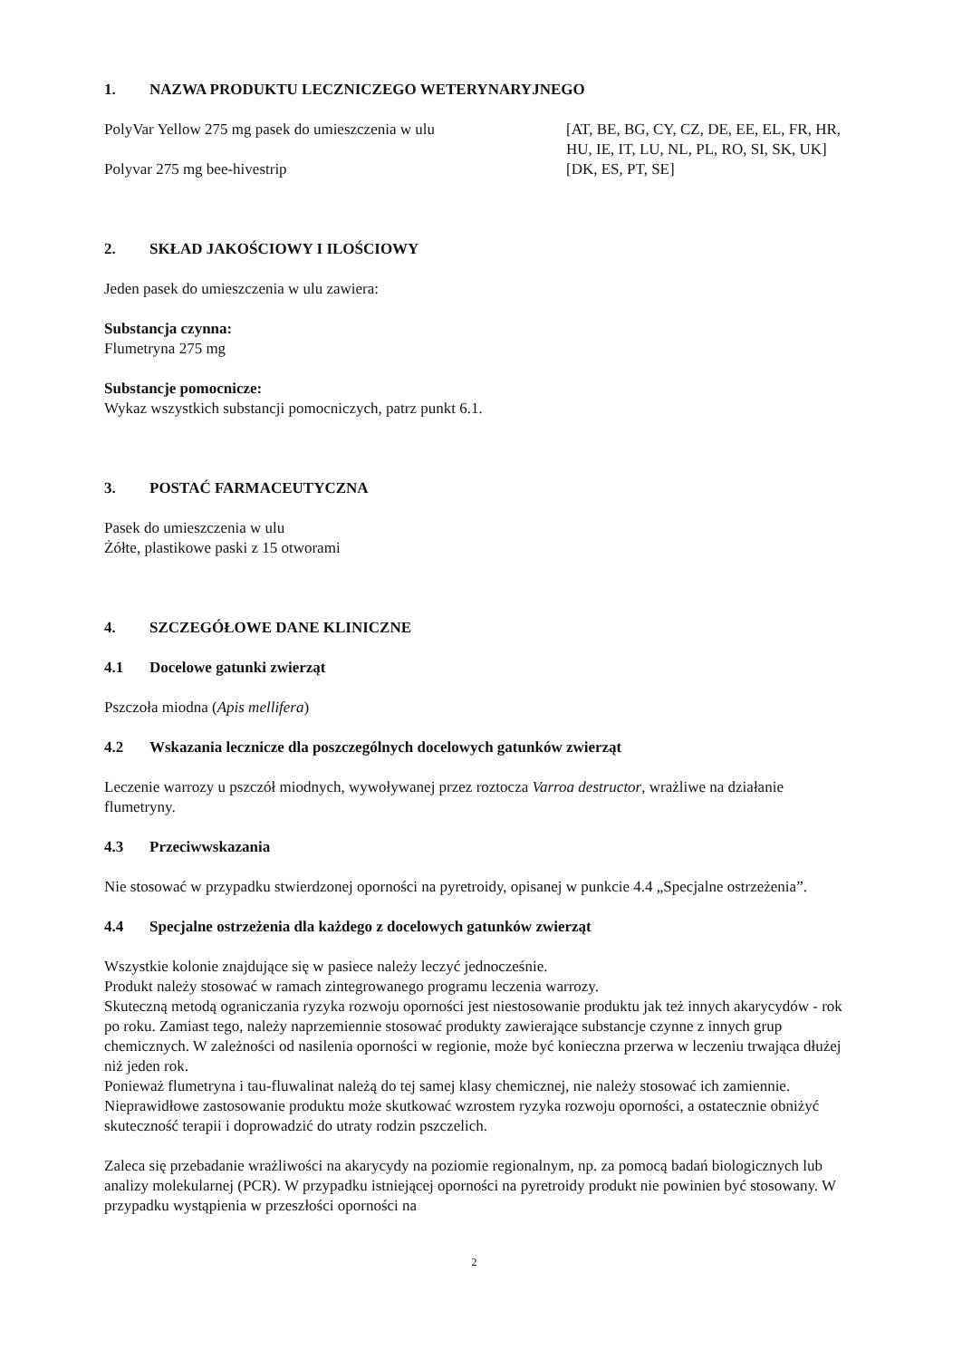1. NAZWA PRODUKTU LECZNICZEGO WETERYNARYJNEGO
PolyVar Yellow 275 mg pasek do umieszczenia w ulu [AT, BE, BG, CY, CZ, DE, EE, EL, FR, HR, HU, IE, IT, LU, NL, PL, RO, SI, SK, UK]
Polyvar 275 mg bee-hivestrip [DK, ES, PT, SE]
2. SKŁAD JAKOŚCIOWY I ILOŚCIOWY
Jeden pasek do umieszczenia w ulu zawiera:
Substancja czynna:
Flumetryna 275 mg
Substancje pomocnicze:
Wykaz wszystkich substancji pomocniczych, patrz punkt 6.1.
3. POSTAĆ FARMACEUTYCZNA
Pasek do umieszczenia w ulu
Żółte, plastikowe paski z 15 otworami
4. SZCZEGÓŁOWE DANE KLINICZNE
4.1 Docelowe gatunki zwierząt
Pszczoła miodna (Apis mellifera)
4.2 Wskazania lecznicze dla poszczególnych docelowych gatunków zwierząt
Leczenie warrozy u pszczół miodnych, wywoływanej przez roztocza Varroa destructor, wrażliwe na działanie flumetryny.
4.3 Przeciwwskazania
Nie stosować w przypadku stwierdzonej oporności na pyretroidy, opisanej w punkcie 4.4 „Specjalne ostrzeżenia”.
4.4 Specjalne ostrzeżenia dla każdego z docelowych gatunków zwierząt
Wszystkie kolonie znajdujące się w pasiece należy leczyć jednocześnie.
Produkt należy stosować w ramach zintegrowanego programu leczenia warrozy.
Skuteczną metodą ograniczania ryzyka rozwoju oporności jest niestosowanie produktu jak też innych akarycydów - rok po roku. Zamiast tego, należy naprzemiennie stosować produkty zawierające substancje czynne z innych grup chemicznych. W zależności od nasilenia oporności w regionie, może być konieczna przerwa w leczeniu trwająca dłużej niż jeden rok.
Ponieważ flumetryna i tau-fluwalinat należą do tej samej klasy chemicznej, nie należy stosować ich zamiennie.
Nieprawidłowe zastosowanie produktu może skutkować wzrostem ryzyka rozwoju oporności, a ostatecznie obniżyć skuteczność terapii i doprowadzić do utraty rodzin pszczelich.
Zaleca się przebadanie wrażliwości na akarycydy na poziomie regionalnym, np. za pomocą badań biologicznych lub analizy molekularnej (PCR). W przypadku istniejącej oporności na pyretroidy produkt nie powinien być stosowany. W przypadku wystąpienia w przeszłości oporności na
2